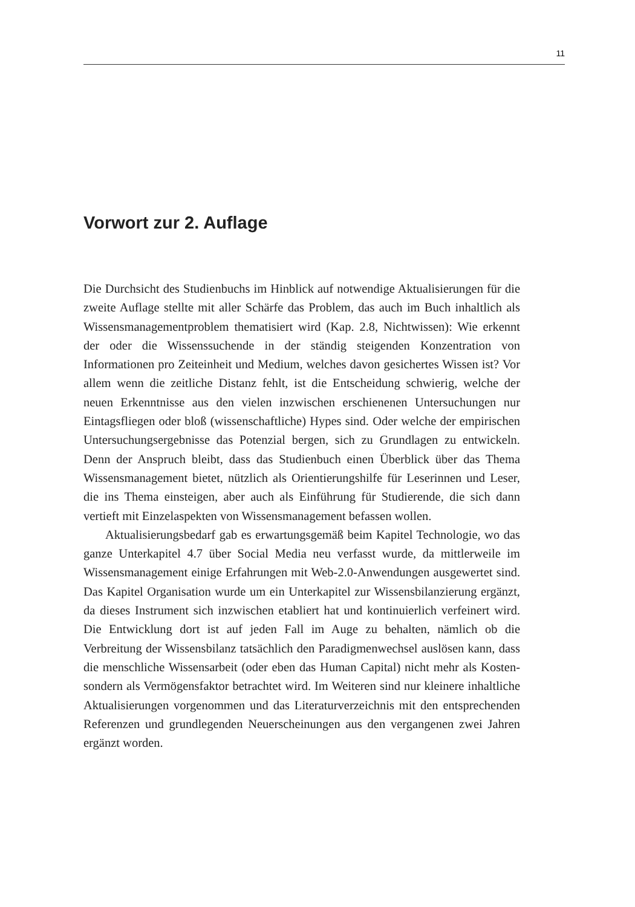11
Vorwort zur 2. Auflage
Die Durchsicht des Studienbuchs im Hinblick auf notwendige Aktualisierungen für die zweite Auflage stellte mit aller Schärfe das Problem, das auch im Buch inhaltlich als Wissensmanagementproblem thematisiert wird (Kap. 2.8, Nichtwissen): Wie erkennt der oder die Wissenssuchende in der ständig steigenden Konzentration von Informationen pro Zeiteinheit und Medium, welches davon gesichertes Wissen ist? Vor allem wenn die zeitliche Distanz fehlt, ist die Entscheidung schwierig, welche der neuen Erkenntnisse aus den vielen inzwischen erschienenen Untersuchungen nur Eintagsfliegen oder bloß (wissenschaftliche) Hypes sind. Oder welche der empirischen Untersuchungsergebnisse das Potenzial bergen, sich zu Grundlagen zu entwickeln. Denn der Anspruch bleibt, dass das Studienbuch einen Überblick über das Thema Wissensmanagement bietet, nützlich als Orientierungshilfe für Leserinnen und Leser, die ins Thema einsteigen, aber auch als Einführung für Studierende, die sich dann vertieft mit Einzelaspekten von Wissensmanagement befassen wollen.
Aktualisierungsbedarf gab es erwartungsgemäß beim Kapitel Technologie, wo das ganze Unterkapitel 4.7 über Social Media neu verfasst wurde, da mittlerweile im Wissensmanagement einige Erfahrungen mit Web-2.0-Anwendungen ausgewertet sind. Das Kapitel Organisation wurde um ein Unterkapitel zur Wissensbilanzierung ergänzt, da dieses Instrument sich inzwischen etabliert hat und kontinuierlich verfeinert wird. Die Entwicklung dort ist auf jeden Fall im Auge zu behalten, nämlich ob die Verbreitung der Wissensbilanz tatsächlich den Paradigmenwechsel auslösen kann, dass die menschliche Wissensarbeit (oder eben das Human Capital) nicht mehr als Kosten- sondern als Vermögensfaktor betrachtet wird. Im Weiteren sind nur kleinere inhaltliche Aktualisierungen vorgenommen und das Literaturverzeichnis mit den entsprechenden Referenzen und grundlegenden Neuerscheinungen aus den vergangenen zwei Jahren ergänzt worden.